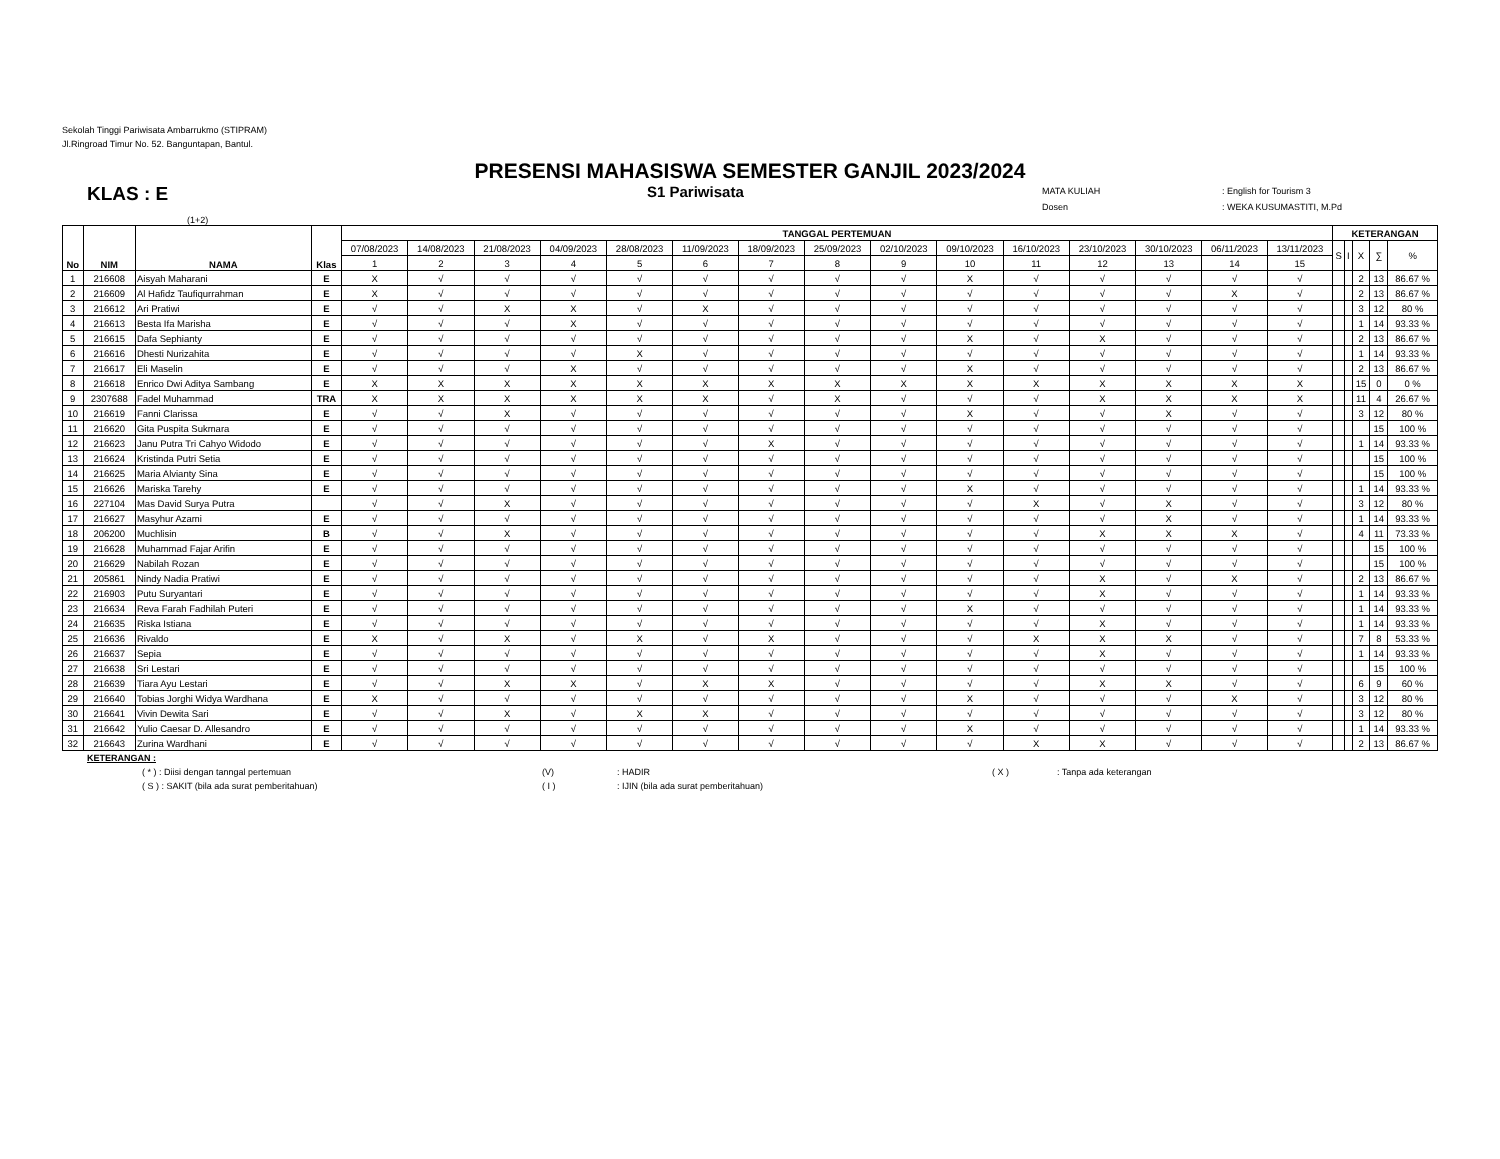Sekolah Tinggi Pariwisata Ambarrukmo (STIPRAM)
Jl.Ringroad Timur No. 52. Banguntapan, Bantul.
PRESENSI MAHASISWA SEMESTER GANJIL 2023/2024
KLAS : E
S1 Pariwisata
MATA KULIAH: English for Tourism 3
Dosen: WEKA KUSUMASTITI, M.Pd
(1+2)
| No | NIM | NAMA | Klas | TANGGAL PERTEMUAN | | | | | | | | | | | | | | | KETERANGAN | | | | |
| --- | --- | --- | --- | --- | --- | --- | --- | --- | --- | --- | --- | --- | --- | --- | --- | --- | --- | --- | --- | --- | --- | --- | --- |
| | | | | 07/08/2023 | 14/08/2023 | 21/08/2023 | 04/09/2023 | 28/08/2023 | 11/09/2023 | 18/09/2023 | 25/09/2023 | 02/10/2023 | 09/10/2023 | 16/10/2023 | 23/10/2023 | 30/10/2023 | 06/11/2023 | 13/11/2023 | S | I | X | ∑ | % |
| | | | | 1 | 2 | 3 | 4 | 5 | 6 | 7 | 8 | 9 | 10 | 11 | 12 | 13 | 14 | 15 | | | | | |
| 1 | 216608 | Aisyah Maharani | E | X | √ | √ | √ | √ | √ | √ | √ | √ | X | √ | √ | √ | √ | √ | | | 2 | 13 | 86.67 % |
| 2 | 216609 | Al Hafidz Taufiqurrahman | E | X | √ | √ | √ | √ | √ | √ | √ | √ | √ | √ | √ | √ | X | √ | | | 2 | 13 | 86.67 % |
| 3 | 216612 | Ari Pratiwi | E | √ | √ | X | X | √ | X | √ | √ | √ | √ | √ | √ | √ | √ | √ | | | 3 | 12 | 80 % |
| 4 | 216613 | Besta Ifa Marisha | E | √ | √ | √ | X | √ | √ | √ | √ | √ | √ | √ | √ | √ | √ | √ | | | 1 | 14 | 93.33 % |
| 5 | 216615 | Dafa Sephianty | E | √ | √ | √ | √ | √ | √ | √ | √ | √ | X | √ | X | √ | √ | √ | | | 2 | 13 | 86.67 % |
| 6 | 216616 | Dhesti Nurizahita | E | √ | √ | √ | √ | X | √ | √ | √ | √ | √ | √ | √ | √ | √ | √ | | | 1 | 14 | 93.33 % |
| 7 | 216617 | Eli Maselin | E | √ | √ | √ | X | √ | √ | √ | √ | √ | X | √ | √ | √ | √ | √ | | | 2 | 13 | 86.67 % |
| 8 | 216618 | Enrico Dwi Aditya Sambang | E | X | X | X | X | X | X | X | X | X | X | X | X | X | X | X | | | 15 | 0 | 0 % |
| 9 | 2307688 | Fadel Muhammad | TRA | X | X | X | X | X | X | √ | X | √ | √ | √ | X | X | X | X | | | 11 | 4 | 26.67 % |
| 10 | 216619 | Fanni Clarissa | E | √ | √ | X | √ | √ | √ | √ | √ | √ | X | √ | √ | X | √ | √ | | | 3 | 12 | 80 % |
| 11 | 216620 | Gita Puspita Sukmara | E | √ | √ | √ | √ | √ | √ | √ | √ | √ | √ | √ | √ | √ | √ | √ | | | | 15 | 100 % |
| 12 | 216623 | Janu Putra Tri Cahyo Widodo | E | √ | √ | √ | √ | √ | √ | X | √ | √ | √ | √ | √ | √ | √ | √ | | | 1 | 14 | 93.33 % |
| 13 | 216624 | Kristinda Putri Setia | E | √ | √ | √ | √ | √ | √ | √ | √ | √ | √ | √ | √ | √ | √ | √ | | | | 15 | 100 % |
| 14 | 216625 | Maria Alvianty Sina | E | √ | √ | √ | √ | √ | √ | √ | √ | √ | √ | √ | √ | √ | √ | √ | | | | 15 | 100 % |
| 15 | 216626 | Mariska Tarehy | E | √ | √ | √ | √ | √ | √ | √ | √ | √ | X | √ | √ | √ | √ | √ | | | 1 | 14 | 93.33 % |
| 16 | 227104 | Mas David Surya Putra | | √ | √ | X | √ | √ | √ | √ | √ | √ | √ | X | √ | X | √ | √ | | | 3 | 12 | 80 % |
| 17 | 216627 | Masyhur Azami | E | √ | √ | √ | √ | √ | √ | √ | √ | √ | √ | √ | √ | X | √ | √ | | | 1 | 14 | 93.33 % |
| 18 | 206200 | Muchlisin | B | √ | √ | X | √ | √ | √ | √ | √ | √ | √ | √ | X | X | X | √ | | | 4 | 11 | 73.33 % |
| 19 | 216628 | Muhammad Fajar Arifin | E | √ | √ | √ | √ | √ | √ | √ | √ | √ | √ | √ | √ | √ | √ | √ | | | | 15 | 100 % |
| 20 | 216629 | Nabilah Rozan | E | √ | √ | √ | √ | √ | √ | √ | √ | √ | √ | √ | √ | √ | √ | √ | | | | 15 | 100 % |
| 21 | 205861 | Nindy Nadia Pratiwi | E | √ | √ | √ | √ | √ | √ | √ | √ | √ | √ | √ | X | √ | X | √ | | | 2 | 13 | 86.67 % |
| 22 | 216903 | Putu Suryantari | E | √ | √ | √ | √ | √ | √ | √ | √ | √ | √ | √ | X | √ | √ | √ | | | 1 | 14 | 93.33 % |
| 23 | 216634 | Reva Farah Fadhilah Puteri | E | √ | √ | √ | √ | √ | √ | √ | √ | √ | X | √ | √ | √ | √ | √ | | | 1 | 14 | 93.33 % |
| 24 | 216635 | Riska Istiana | E | √ | √ | √ | √ | √ | √ | √ | √ | √ | √ | √ | X | √ | √ | √ | | | 1 | 14 | 93.33 % |
| 25 | 216636 | Rivaldo | E | X | √ | X | √ | X | √ | X | √ | √ | √ | X | X | X | √ | √ | | | 7 | 8 | 53.33 % |
| 26 | 216637 | Sepia | E | √ | √ | √ | √ | √ | √ | √ | √ | √ | √ | √ | X | √ | √ | √ | | | 1 | 14 | 93.33 % |
| 27 | 216638 | Sri Lestari | E | √ | √ | √ | √ | √ | √ | √ | √ | √ | √ | √ | √ | √ | √ | √ | | | | 15 | 100 % |
| 28 | 216639 | Tiara Ayu Lestari | E | √ | √ | X | X | √ | X | X | √ | √ | √ | √ | X | X | √ | √ | | | 6 | 9 | 60 % |
| 29 | 216640 | Tobias Jorghi Widya Wardhana | E | X | √ | √ | √ | √ | √ | √ | √ | √ | X | √ | √ | √ | X | √ | | | 3 | 12 | 80 % |
| 30 | 216641 | Vivin Dewita Sari | E | √ | √ | X | √ | X | X | √ | √ | √ | √ | √ | √ | √ | √ | √ | | | 3 | 12 | 80 % |
| 31 | 216642 | Yulio Caesar D. Allesandro | E | √ | √ | √ | √ | √ | √ | √ | √ | √ | X | √ | √ | √ | √ | √ | | | 1 | 14 | 93.33 % |
| 32 | 216643 | Zurina Wardhani | E | √ | √ | √ | √ | √ | √ | √ | √ | √ | √ | X | X | √ | √ | √ | | | 2 | 13 | 86.67 % |
KETERANGAN :
( * ) : Diisi dengan tanngal pertemuan (V): HADIR ( X ): Tanpa ada keterangan
( S ) : SAKIT (bila ada surat pemberitahuan) ( I ): IJIN (bila ada surat pemberitahuan)